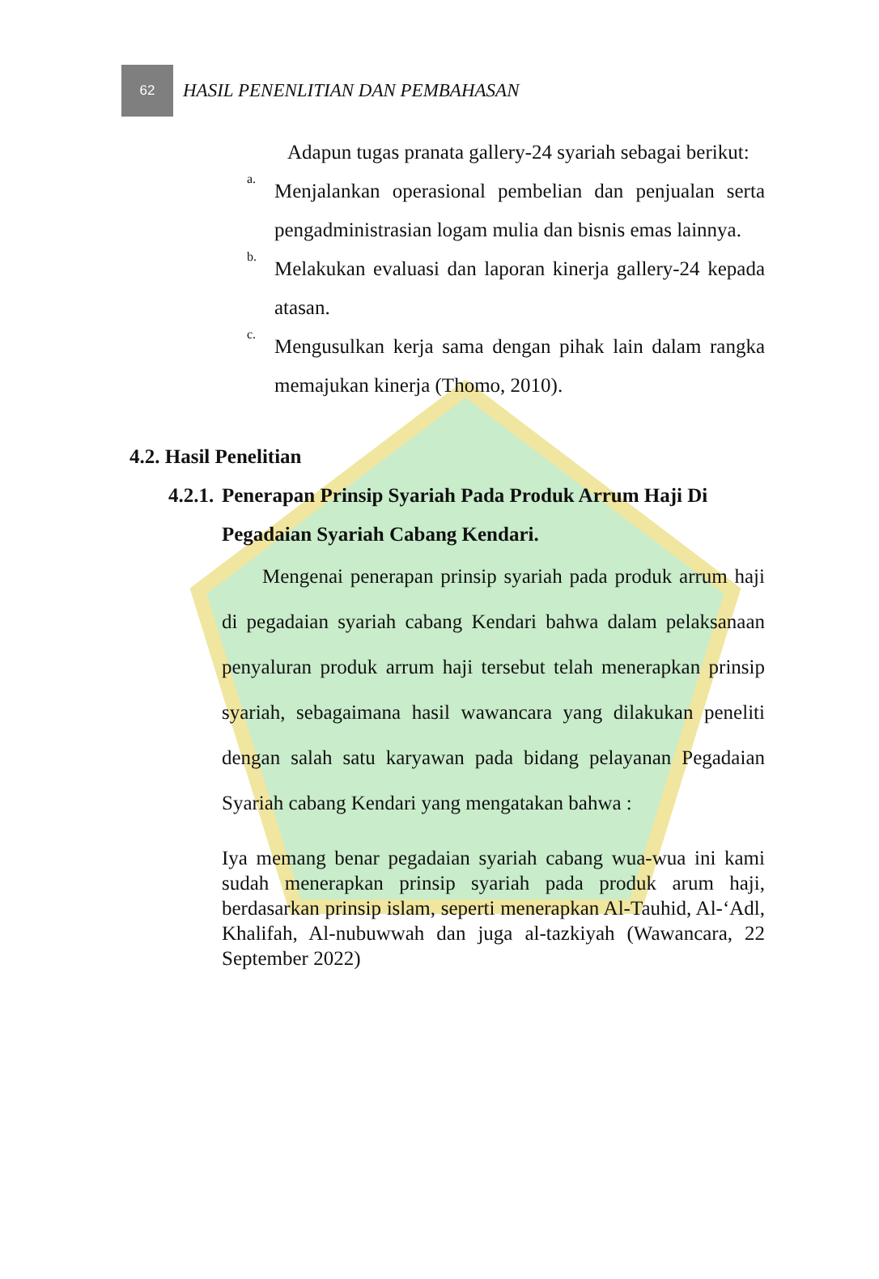62
HASIL PENENLITIAN DAN PEMBAHASAN
Adapun tugas pranata gallery-24 syariah sebagai berikut:
a.
Menjalankan operasional pembelian dan penjualan serta pengadministrasian logam mulia dan bisnis emas lainnya.
b.
Melakukan evaluasi dan laporan kinerja gallery-24 kepada atasan.
c.
Mengusulkan kerja sama dengan pihak lain dalam rangka memajukan kinerja (Thomo, 2010).
4.2. Hasil Penelitian
4.2.1.
Penerapan Prinsip Syariah Pada Produk Arrum Haji Di Pegadaian Syariah Cabang Kendari.
Mengenai penerapan prinsip syariah pada produk arrum haji di pegadaian syariah cabang Kendari bahwa dalam pelaksanaan penyaluran produk arrum haji tersebut telah menerapkan prinsip syariah, sebagaimana hasil wawancara yang dilakukan peneliti dengan salah satu karyawan pada bidang pelayanan Pegadaian Syariah cabang Kendari yang mengatakan bahwa :
Iya memang benar pegadaian syariah cabang wua-wua ini kami sudah menerapkan prinsip syariah pada produk arum haji, berdasarkan prinsip islam, seperti menerapkan Al-Tauhid, Al-‘Adl, Khalifah, Al-nubuwwah dan juga al-tazkiyah (Wawancara, 22 September 2022)